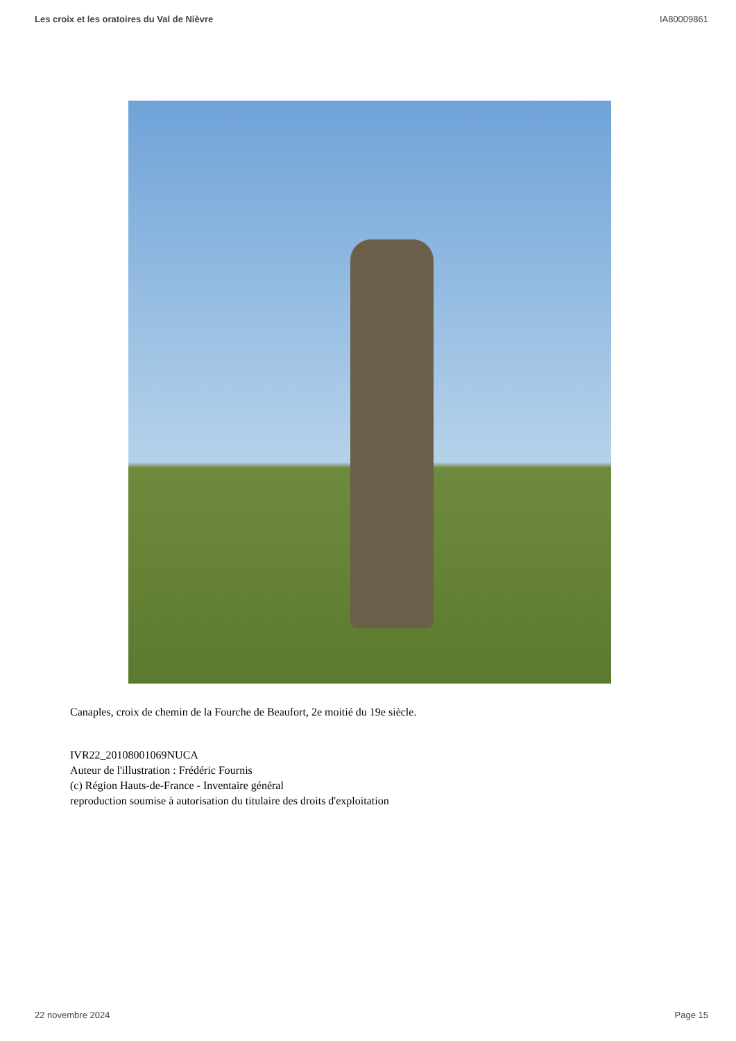Les croix et les oratoires du Val de Nièvre IA80009861
Canaples, croix de chemin de la Fourche de Beaufort, 2e moitié du 19e siècle.
IVR22_20108001069NUCA
Auteur de l'illustration : Frédéric Fournis
(c) Région Hauts-de-France - Inventaire général
reproduction soumise à autorisation du titulaire des droits d'exploitation
22 novembre 2024 Page 15